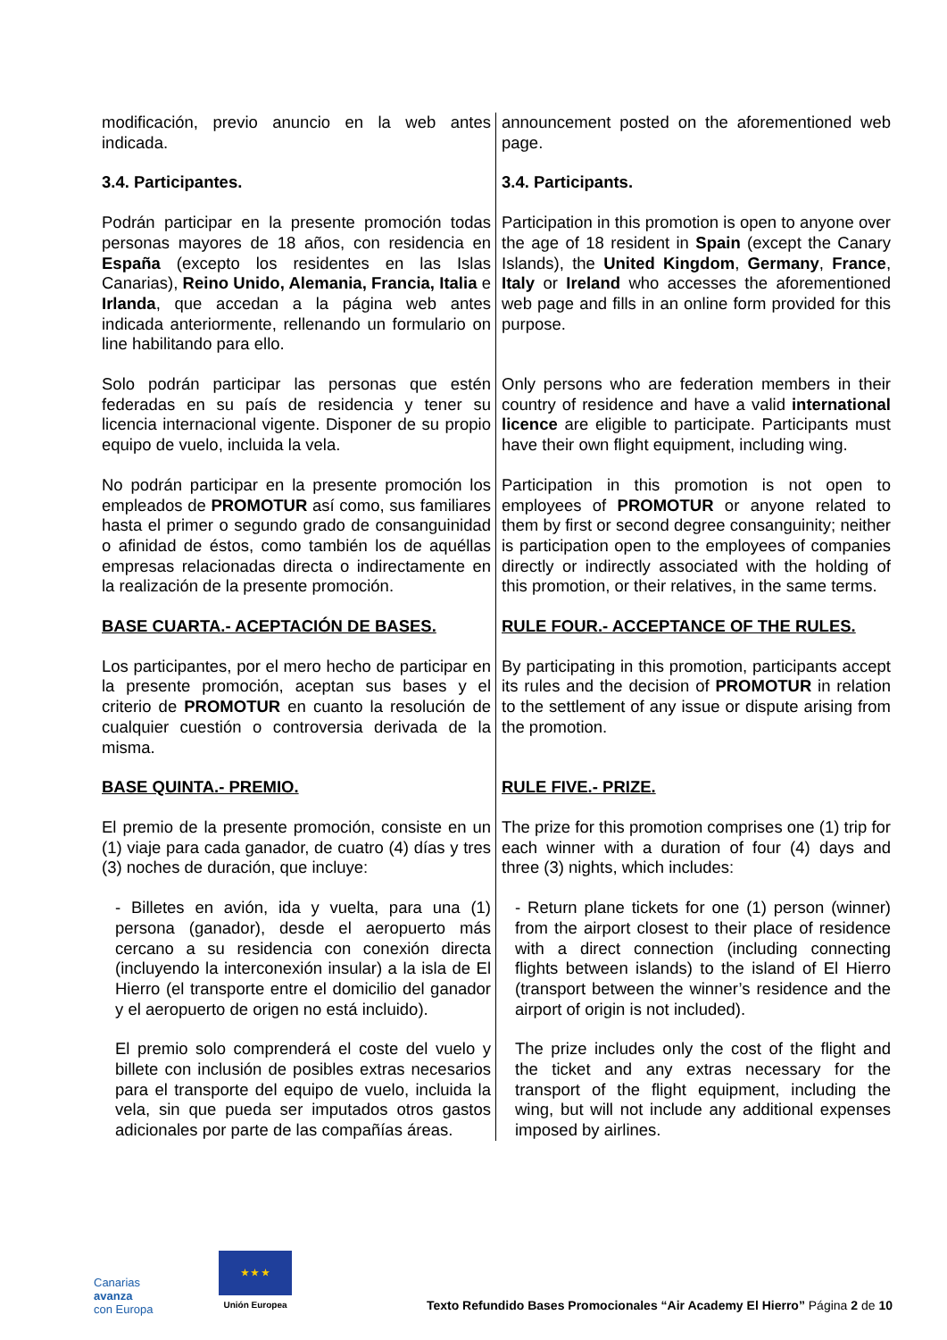| modificación, previo anuncio en la web antes indicada. | announcement posted on the aforementioned web page. |
| 3.4. Participantes. | 3.4. Participants. |
| Podrán participar en la presente promoción todas personas mayores de 18 años, con residencia en España (excepto los residentes en las Islas Canarias), Reino Unido, Alemania, Francia, Italia e Irlanda , que accedan a la página web antes indicada anteriormente, rellenando un formulario on line habilitando para ello. | Participation in this promotion is open to anyone over the age of 18 resident in Spain (except the Canary Islands), the United Kingdom , Germany , France , Italy or Ireland who accesses the aforementioned web page and fills in an online form provided for this purpose. |
| Solo podrán participar las personas que estén federadas en su país de residencia y tener su licencia internacional vigente. Disponer de su propio equipo de vuelo, incluida la vela. | Only persons who are federation members in their country of residence and have a valid international licence are eligible to participate. Participants must have their own flight equipment, including wing. |
| No podrán participar en la presente promoción los empleados de PROMOTUR así como, sus familiares hasta el primer o segundo grado de consanguinidad o afinidad de éstos, como también los de aquéllas empresas relacionadas directa o indirectamente en la realización de la presente promoción. | Participation in this promotion is not open to employees of PROMOTUR or anyone related to them by first or second degree consanguinity; neither is participation open to the employees of companies directly or indirectly associated with the holding of this promotion, or their relatives, in the same terms. |
| BASE CUARTA.- ACEPTACIÓN DE BASES. | RULE FOUR.- ACCEPTANCE OF THE RULES. |
| Los participantes, por el mero hecho de participar en la presente promoción, aceptan sus bases y el criterio de PROMOTUR en cuanto la resolución de cualquier cuestión o controversia derivada de la misma. | By participating in this promotion, participants accept its rules and the decision of PROMOTUR in relation to the settlement of any issue or dispute arising from the promotion. |
| BASE QUINTA.- PREMIO. | RULE FIVE.- PRIZE. |
| El premio de la presente promoción, consiste en un (1) viaje para cada ganador, de cuatro (4) días y tres (3) noches de duración, que incluye: | The prize for this promotion comprises one (1) trip for each winner with a duration of four (4) days and three (3) nights, which includes: |
| - Billetes en avión, ida y vuelta, para una (1) persona (ganador), desde el aeropuerto más cercano a su residencia con conexión directa (incluyendo la interconexión insular) a la isla de El Hierro (el transporte entre el domicilio del ganador y el aeropuerto de origen no está incluido). | - Return plane tickets for one (1) person (winner) from the airport closest to their place of residence with a direct connection (including connecting flights between islands) to the island of El Hierro (transport between the winner’s residence and the airport of origin is not included). |
| El premio solo comprenderá el coste del vuelo y billete con inclusión de posibles extras necesarios para el transporte del equipo de vuelo, incluida la vela, sin que pueda ser imputados otros gastos adicionales por parte de las compañías áreas. | The prize includes only the cost of the flight and the ticket and any extras necessary for the transport of the flight equipment, including the wing, but will not include any additional expenses imposed by airlines. |
Canarias
avanza
con Europa
★ ★ ★
Unión Europea
Texto Refundido Bases Promocionales “Air Academy El Hierro” Página 2 de 10